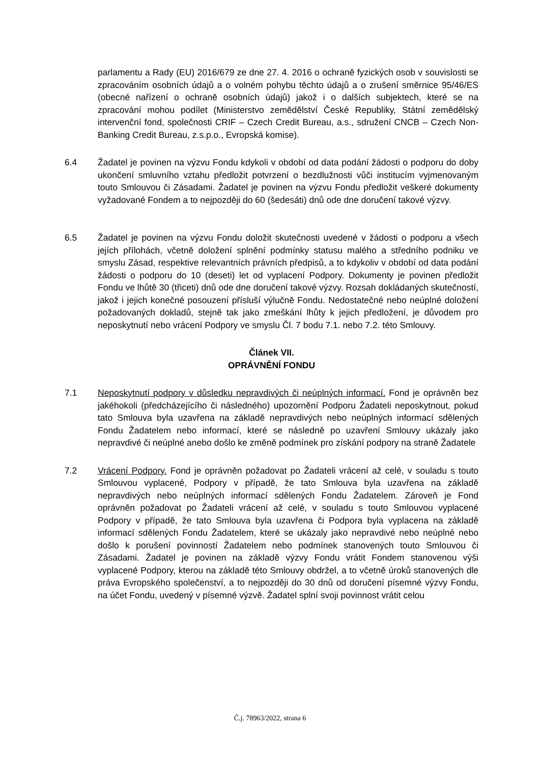parlamentu a Rady (EU) 2016/679 ze dne 27. 4. 2016 o ochraně fyzických osob v souvislosti se zpracováním osobních údajů a o volném pohybu těchto údajů a o zrušení směrnice 95/46/ES (obecné nařízení o ochraně osobních údajů) jakož i o dalších subjektech, které se na zpracování mohou podílet (Ministerstvo zemědělství České Republiky, Státní zemědělský intervenční fond, společnosti CRIF – Czech Credit Bureau, a.s., sdružení CNCB – Czech Non-Banking Credit Bureau, z.s.p.o., Evropská komise).
6.4 Žadatel je povinen na výzvu Fondu kdykoli v období od data podání žádosti o podporu do doby ukončení smluvního vztahu předložit potvrzení o bezdlužnosti vůči institucím vyjmenovaným touto Smlouvou či Zásadami. Žadatel je povinen na výzvu Fondu předložit veškeré dokumenty vyžadované Fondem a to nejpozději do 60 (šedesáti) dnů ode dne doručení takové výzvy.
6.5 Žadatel je povinen na výzvu Fondu doložit skutečnosti uvedené v žádosti o podporu a všech jejích přílohách, včetně doložení splnění podmínky statusu malého a středního podniku ve smyslu Zásad, respektive relevantních právních předpisů, a to kdykoliv v období od data podání žádosti o podporu do 10 (deseti) let od vyplacení Podpory. Dokumenty je povinen předložit Fondu ve lhůtě 30 (třiceti) dnů ode dne doručení takové výzvy. Rozsah dokládaných skutečností, jakož i jejich konečné posouzení přísluší výlučně Fondu. Nedostatečné nebo neúplné doložení požadovaných dokladů, stejně tak jako zmeškání lhůty k jejich předložení, je důvodem pro neposkytnutí nebo vrácení Podpory ve smyslu Čl. 7 bodu 7.1. nebo 7.2. této Smlouvy.
Článek VII.
OPRÁVNĚNÍ FONDU
7.1 Neposkytnutí podpory v důsledku nepravdivých či neúplných informací. Fond je oprávněn bez jakéhokoli (předcházejícího či následného) upozornění Podporu Žadateli neposkytnout, pokud tato Smlouva byla uzavřena na základě nepravdivých nebo neúplných informací sdělených Fondu Žadatelem nebo informací, které se následně po uzavření Smlouvy ukázaly jako nepravdivé či neúplné anebo došlo ke změně podmínek pro získání podpory na straně Žadatele
7.2 Vrácení Podpory. Fond je oprávněn požadovat po Žadateli vrácení až celé, v souladu s touto Smlouvou vyplacené, Podpory v případě, že tato Smlouva byla uzavřena na základě nepravdivých nebo neúplných informací sdělených Fondu Žadatelem. Zároveň je Fond oprávněn požadovat po Žadateli vrácení až celé, v souladu s touto Smlouvou vyplacené Podpory v případě, že tato Smlouva byla uzavřena či Podpora byla vyplacena na základě informací sdělených Fondu Žadatelem, které se ukázaly jako nepravdivé nebo neúplné nebo došlo k porušení povinností Žadatelem nebo podmínek stanovených touto Smlouvou či Zásadami. Žadatel je povinen na základě výzvy Fondu vrátit Fondem stanovenou výši vyplacené Podpory, kterou na základě této Smlouvy obdržel, a to včetně úroků stanovených dle práva Evropského společenství, a to nejpozději do 30 dnů od doručení písemné výzvy Fondu, na účet Fondu, uvedený v písemné výzvě. Žadatel splní svoji povinnost vrátit celou
Č.j. 78963/2022, strana 6